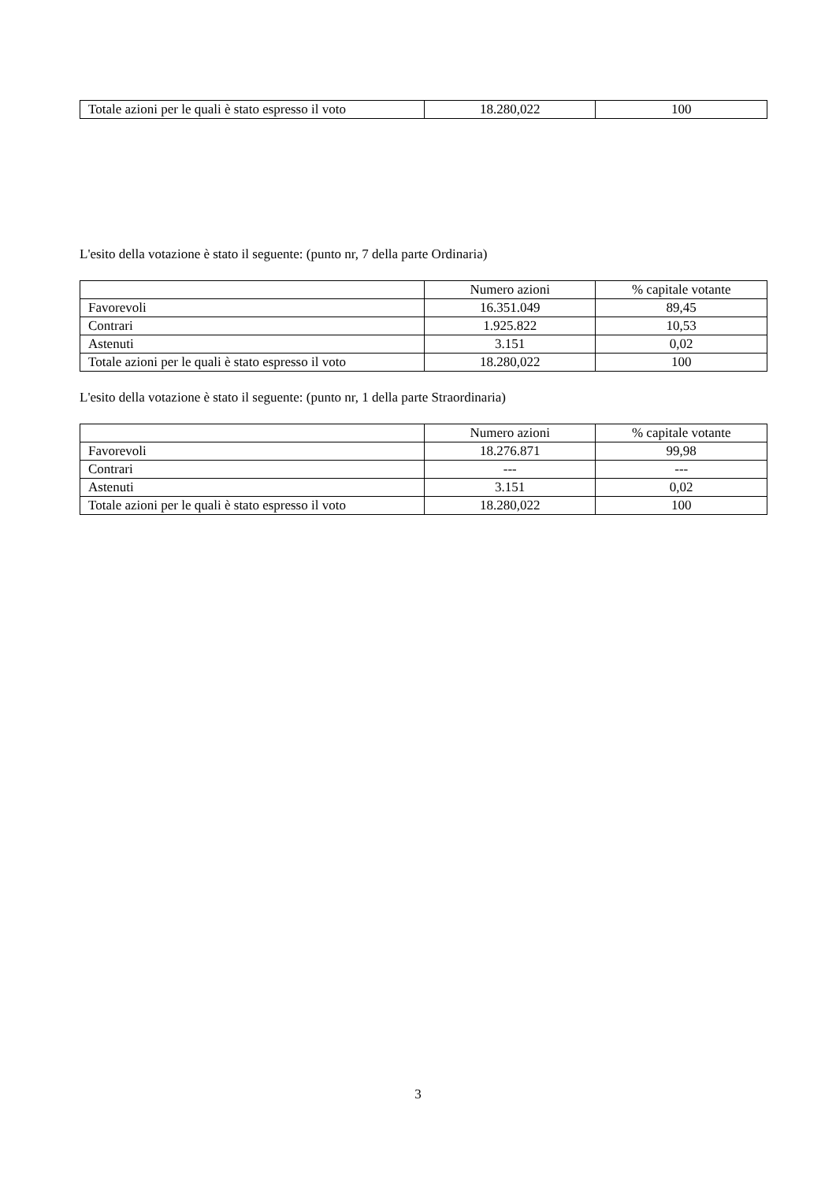| Totale azioni per le quali è stato espresso il voto | 18.280,022 | 100 |
L'esito della votazione è stato il seguente: (punto nr, 7 della parte Ordinaria)
| | Numero azioni | % capitale votante |
| Favorevoli | 16.351.049 | 89,45 |
| Contrari | 1.925.822 | 10,53 |
| Astenuti | 3.151 | 0,02 |
| Totale azioni per le quali è stato espresso il voto | 18.280,022 | 100 |
L'esito della votazione è stato il seguente: (punto nr, 1 della parte Straordinaria)
| | Numero azioni | % capitale votante |
| Favorevoli | 18.276.871 | 99,98 |
| Contrari | --- | --- |
| Astenuti | 3.151 | 0,02 |
| Totale azioni per le quali è stato espresso il voto | 18.280,022 | 100 |
3